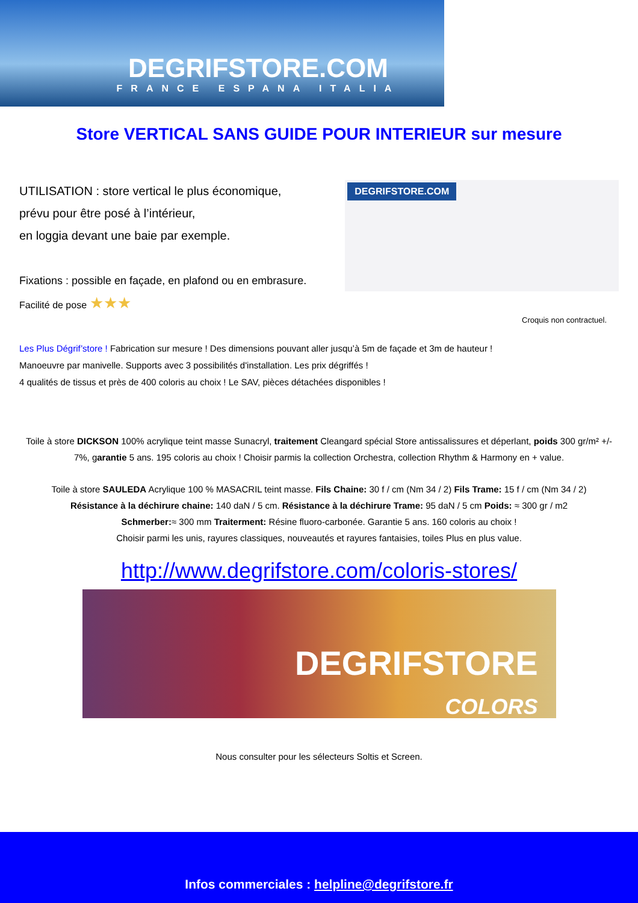DEGRIFSTORE.COM
FRANCE ESPANA ITALIA
Store VERTICAL SANS GUIDE POUR INTERIEUR sur mesure
UTILISATION : store vertical le plus économique,
prévu pour être posé à l’intérieur,
en loggia devant une baie par exemple.
Fixations : possible en façade, en plafond ou en embrasure.
Facilité de pose ★★★
DEGRIFSTORE.COM
Croquis non contractuel.
Les Plus Dégrif’store ! Fabrication sur mesure ! Des dimensions pouvant aller jusqu’à 5m de façade et 3m de hauteur !
Manoeuvre par manivelle. Supports avec 3 possibilités d'installation. Les prix dégriffés !
4 qualités de tissus et près de 400 coloris au choix ! Le SAV, pièces détachées disponibles !
Toile à store DICKSON 100% acrylique teint masse Sunacryl, traitement Cleangard spécial Store antissalissures et déperlant, poids 300 gr/m² +/- 7%, garantie 5 ans. 195 coloris au choix ! Choisir parmis la collection Orchestra, collection Rhythm & Harmony en + value.
Toile à store SAULEDA Acrylique 100 % MASACRIL teint masse. Fils Chaine: 30 f / cm (Nm 34 / 2) Fils Trame: 15 f / cm (Nm 34 / 2)
Résistance à la déchirure chaine: 140 daN / 5 cm. Résistance à la déchirure Trame: 95 daN / 5 cm Poids: ≈ 300 gr / m2
Schmerber:≈ 300 mm Traiterment: Résine fluoro-carbonée. Garantie 5 ans. 160 coloris au choix !
Choisir parmi les unis, rayures classiques, nouveautés et rayures fantaisies, toiles Plus en plus value.
http://www.degrifstore.com/coloris-stores/
DEGRIFSTORE
COLORS
Nous consulter pour les sélecteurs Soltis et Screen.
Infos commerciales : helpline@degrifstore.fr